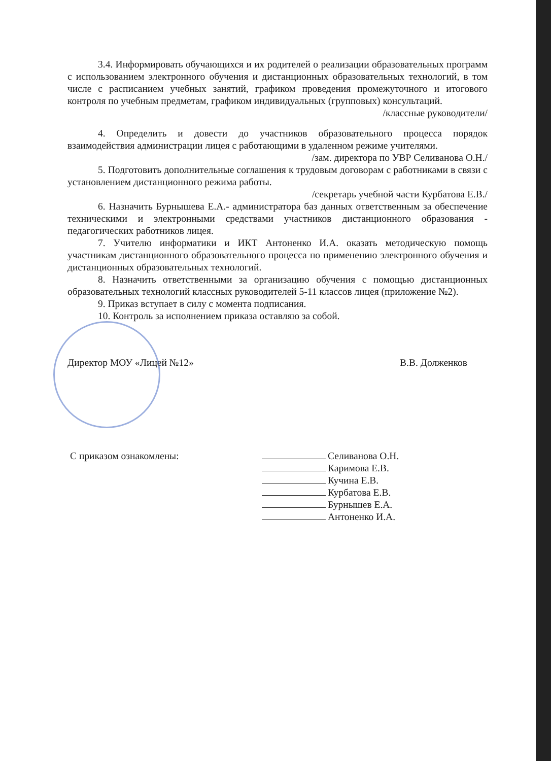3.4. Информировать обучающихся и их родителей о реализации образовательных программ с использованием электронного обучения и дистанционных образовательных технологий, в том числе с расписанием учебных занятий, графиком проведения промежуточного и итогового контроля по учебным предметам, графиком индивидуальных (групповых) консультаций. /классные руководители/
4. Определить и довести до участников образовательного процесса порядок взаимодействия администрации лицея с работающими в удаленном режиме учителями.
/зам. директора по УВР Селиванова О.Н./
5. Подготовить дополнительные соглашения к трудовым договорам с работниками в связи с установлением дистанционного режима работы.
/секретарь учебной части Курбатова Е.В./
6. Назначить Бурнышева Е.А.- администратора баз данных ответственным за обеспечение техническими и электронными средствами участников дистанционного образования - педагогических работников лицея.
7. Учителю информатики и ИКТ Антоненко И.А. оказать методическую помощь участникам дистанционного образовательного процесса по применению электронного обучения и дистанционных образовательных технологий.
8. Назначить ответственными за организацию обучения с помощью дистанционных образовательных технологий классных руководителей 5-11 классов лицея (приложение №2).
9. Приказ вступает в силу с момента подписания.
10. Контроль за исполнением приказа оставляю за собой.
Директор МОУ «Лицей №12» В.В. Долженков
С приказом ознакомлены: Селиванова О.Н.
Каримова Е.В.
Кучина Е.В.
Курбатова Е.В.
Бурнышев Е.А.
Антоненко И.А.